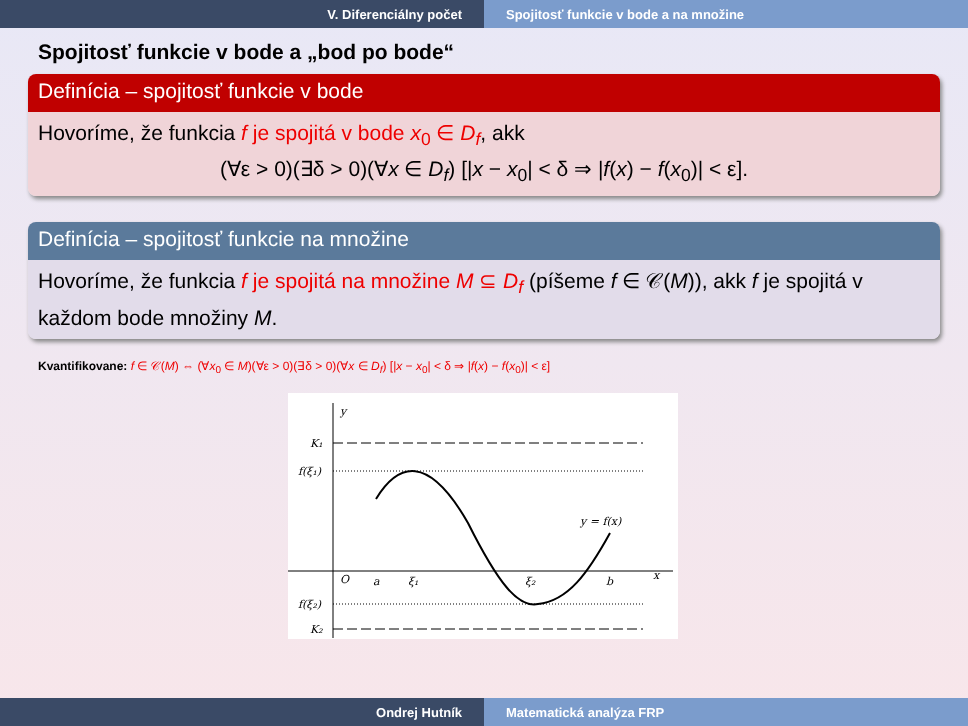V. Diferenciálny počet Spojitosť funkcie v bode a na množine
Spojitosť funkcie v bode a „bod po bode“
Definícia – spojitosť funkcie v bode
Hovoríme, že funkcia f je spojitá v bode x<sub>0</sub> ∈ D<sub>f</sub>, akk
(∀ε > 0)(∃δ > 0)(∀x ∈ D<sub>f</sub>) [|x − x<sub>0</sub>| < δ ⇒ |f(x) − f(x<sub>0</sub>)| < ε].
Definícia – spojitosť funkcie na množine
Hovoríme, že funkcia f je spojitá na množine M ⊆ D<sub>f</sub> (píšeme f ∈ 𝒞(M)), akk f je spojitá v každom bode množiny M.
Kvantifikovane: f ∈ 𝒞(M) ⇔ (∀x<sub>0</sub> ∈ M)(∀ε > 0)(∃δ > 0)(∀x ∈ D<sub>f</sub>) [|x − x<sub>0</sub>| < δ ⇒ |f(x) − f(x<sub>0</sub>)| < ε]
y
x
O
K₁
f(ξ₁)
f(ξ₂)
K₂
a
ξ₁
ξ₂
b
y = f(x)
Ondrej Hutník Matematická analýza FRP